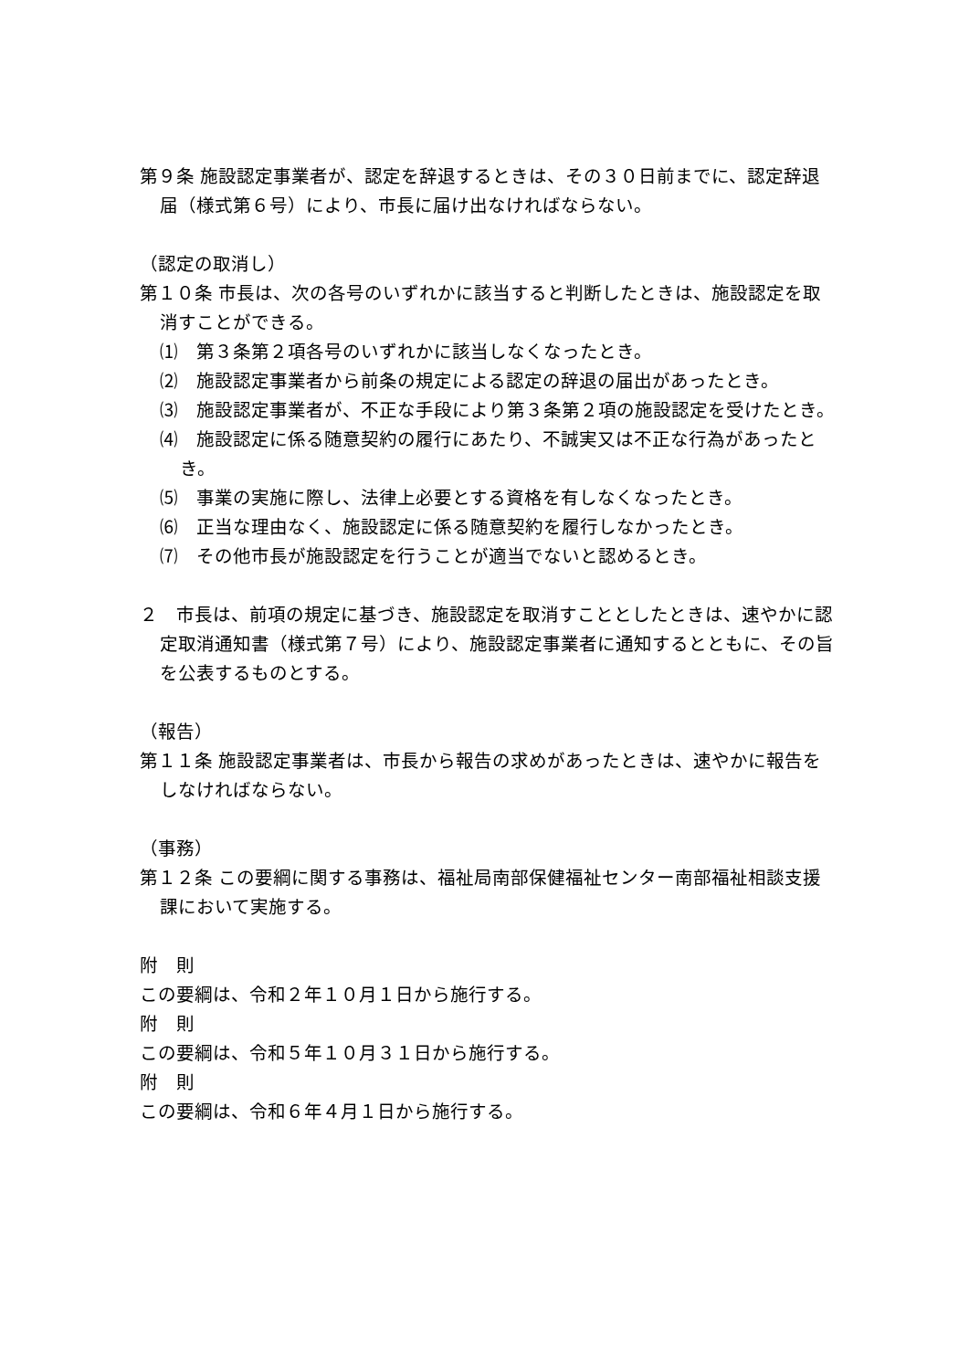第９条 施設認定事業者が、認定を辞退するときは、その３０日前までに、認定辞退届（様式第６号）により、市長に届け出なければならない。
（認定の取消し）
第１０条 市長は、次の各号のいずれかに該当すると判断したときは、施設認定を取消すことができる。
⑴　第３条第２項各号のいずれかに該当しなくなったとき。
⑵　施設認定事業者から前条の規定による認定の辞退の届出があったとき。
⑶　施設認定事業者が、不正な手段により第３条第２項の施設認定を受けたとき。
⑷　施設認定に係る随意契約の履行にあたり、不誠実又は不正な行為があったとき。
⑸　事業の実施に際し、法律上必要とする資格を有しなくなったとき。
⑹　正当な理由なく、施設認定に係る随意契約を履行しなかったとき。
⑺　その他市長が施設認定を行うことが適当でないと認めるとき。
２　市長は、前項の規定に基づき、施設認定を取消すこととしたときは、速やかに認定取消通知書（様式第７号）により、施設認定事業者に通知するとともに、その旨を公表するものとする。
（報告）
第１１条 施設認定事業者は、市長から報告の求めがあったときは、速やかに報告をしなければならない。
（事務）
第１２条 この要綱に関する事務は、福祉局南部保健福祉センター南部福祉相談支援課において実施する。
附　則
この要綱は、令和２年１０月１日から施行する。
附　則
この要綱は、令和５年１０月３１日から施行する。
附　則
この要綱は、令和６年４月１日から施行する。